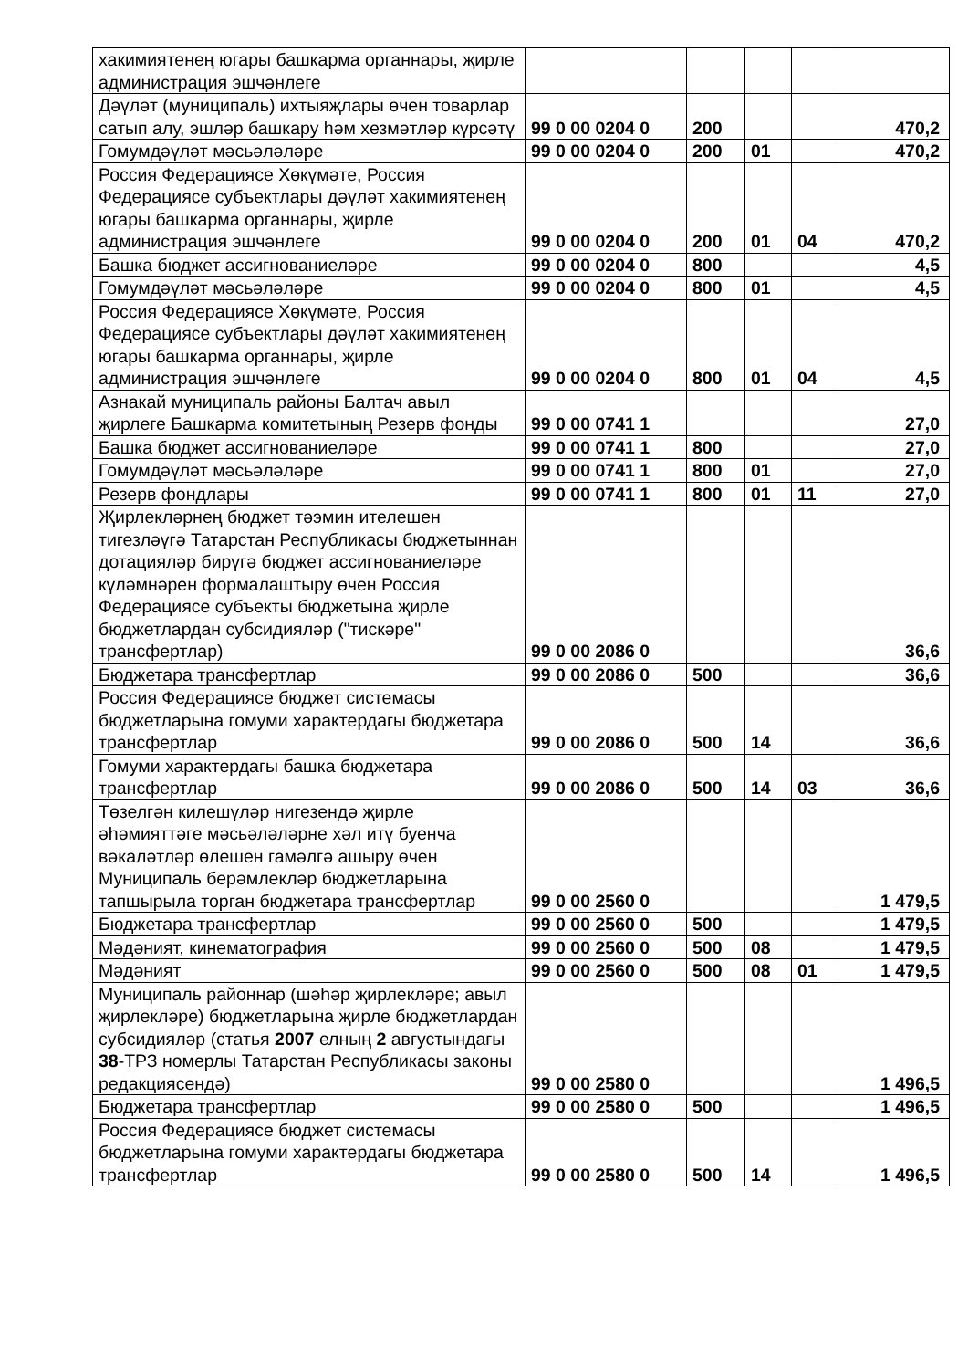| хакимиятенең югары башкарма органнары, җирле администрация эшчәнлеге | | | | | |
| Дәүләт (муниципаль) ихтыяҗлары өчен товарлар сатып алу, эшләр башкару һәм хезмәтләр күрсәтү | 99 0 00 0204 0 | 200 | | | 470,2 |
| Гомумдәүләт мәсьәләләре | 99 0 00 0204 0 | 200 | 01 | | 470,2 |
| Россия Федерациясе Хөкүмәте, Россия Федерациясе субъектлары дәүләт хакимиятенең югары башкарма органнары, җирле администрация эшчәнлеге | 99 0 00 0204 0 | 200 | 01 | 04 | 470,2 |
| Башка бюджет ассигнованиеләре | 99 0 00 0204 0 | 800 | | | 4,5 |
| Гомумдәүләт мәсьәләләре | 99 0 00 0204 0 | 800 | 01 | | 4,5 |
| Россия Федерациясе Хөкүмәте, Россия Федерациясе субъектлары дәүләт хакимиятенең югары башкарма органнары, җирле администрация эшчәнлеге | 99 0 00 0204 0 | 800 | 01 | 04 | 4,5 |
| Азнакай муниципаль районы Балтач авыл җирлеге Башкарма комитетының Резерв фонды | 99 0 00 0741 1 | | | | 27,0 |
| Башка бюджет ассигнованиеләре | 99 0 00 0741 1 | 800 | | | 27,0 |
| Гомумдәүләт мәсьәләләре | 99 0 00 0741 1 | 800 | 01 | | 27,0 |
| Резерв фондлары | 99 0 00 0741 1 | 800 | 01 | 11 | 27,0 |
| Җирлекләрнең бюджет тәэмин ителешен тигезләүгә Татарстан Республикасы бюджетыннан дотацияләр бирүгә бюджет ассигнованиеләре күләмнәрен формалаштыру өчен Россия Федерациясе субъекты бюджетына җирле бюджетлардан субсидияләр ("тискәре" трансфертлар) | 99 0 00 2086 0 | | | | 36,6 |
| Бюджетара трансфертлар | 99 0 00 2086 0 | 500 | | | 36,6 |
| Россия Федерациясе бюджет системасы бюджетларына гомуми характердагы бюджетара трансфертлар | 99 0 00 2086 0 | 500 | 14 | | 36,6 |
| Гомуми характердагы башка бюджетара трансфертлар | 99 0 00 2086 0 | 500 | 14 | 03 | 36,6 |
| Төзелгән килешүләр нигезендә җирле әһәмияттәге мәсьәләләрне хәл итү буенча вәкаләтләр өлешен гамәлгә ашыру өчен Муниципаль берәмлекләр бюджетларына тапшырыла торган бюджетара трансфертлар | 99 0 00 2560 0 | | | | 1 479,5 |
| Бюджетара трансфертлар | 99 0 00 2560 0 | 500 | | | 1 479,5 |
| Мәдәният, кинематография | 99 0 00 2560 0 | 500 | 08 | | 1 479,5 |
| Мәдәният | 99 0 00 2560 0 | 500 | 08 | 01 | 1 479,5 |
| Муниципаль районнар (шәһәр җирлекләре; авыл җирлекләре) бюджетларына җирле бюджетлардан субсидияләр (статья 2007 елның 2 августындагы 38 -ТРЗ номерлы Татарстан Республикасы законы редакциясендә) | 99 0 00 2580 0 | | | | 1 496,5 |
| Бюджетара трансфертлар | 99 0 00 2580 0 | 500 | | | 1 496,5 |
| Россия Федерациясе бюджет системасы бюджетларына гомуми характердагы бюджетара трансфертлар | 99 0 00 2580 0 | 500 | 14 | | 1 496,5 |